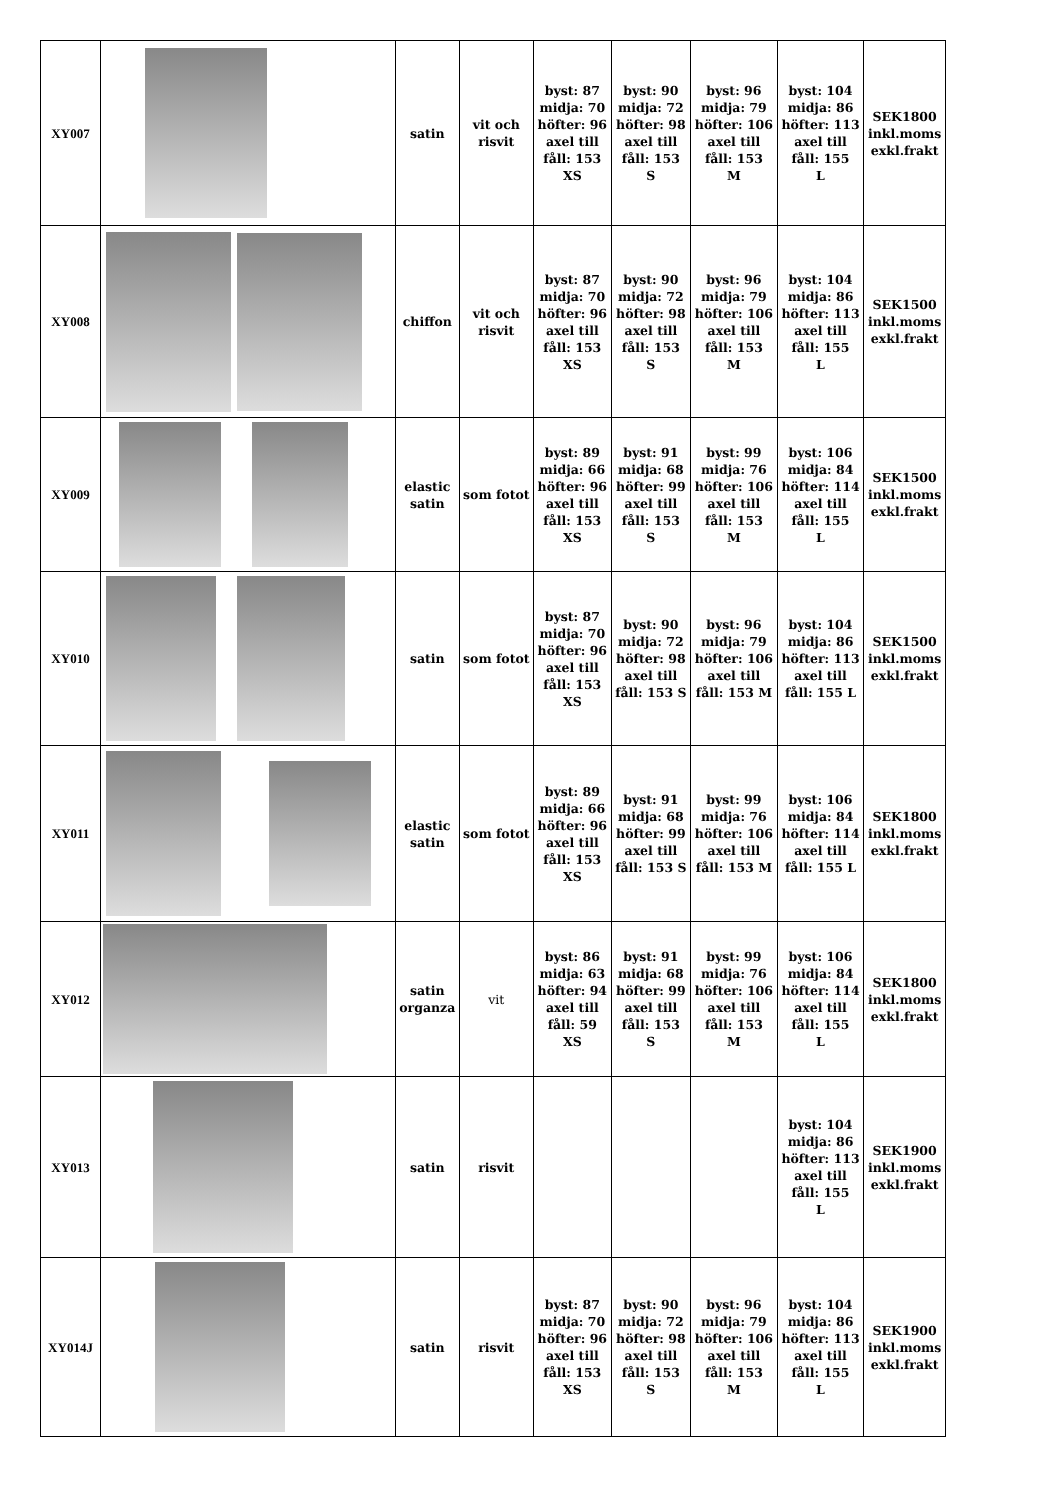| XY007 | | satin | vit och risvit | byst: 87 midja: 70 höfter: 96 axel till fåll: 153 XS | byst: 90 midja: 72 höfter: 98 axel till fåll: 153 S | byst: 96 midja: 79 höfter: 106 axel till fåll: 153 M | byst: 104 midja: 86 höfter: 113 axel till fåll: 155 L | SEK1800 inkl.moms exkl.frakt |
| XY008 | | chiffon | vit och risvit | byst: 87 midja: 70 höfter: 96 axel till fåll: 153 XS | byst: 90 midja: 72 höfter: 98 axel till fåll: 153 S | byst: 96 midja: 79 höfter: 106 axel till fåll: 153 M | byst: 104 midja: 86 höfter: 113 axel till fåll: 155 L | SEK1500 inkl.moms exkl.frakt |
| XY009 | | elastic satin | som fotot | byst: 89 midja: 66 höfter: 96 axel till fåll: 153 XS | byst: 91 midja: 68 höfter: 99 axel till fåll: 153 S | byst: 99 midja: 76 höfter: 106 axel till fåll: 153 M | byst: 106 midja: 84 höfter: 114 axel till fåll: 155 L | SEK1500 inkl.moms exkl.frakt |
| XY010 | | satin | som fotot | byst: 87 midja: 70 höfter: 96 axel till fåll: 153 XS | byst: 90 midja: 72 höfter: 98 axel till fåll: 153 S | byst: 96 midja: 79 höfter: 106 axel till fåll: 153 M | byst: 104 midja: 86 höfter: 113 axel till fåll: 155 L | SEK1500 inkl.moms exkl.frakt |
| XY011 | | elastic satin | som fotot | byst: 89 midja: 66 höfter: 96 axel till fåll: 153 XS | byst: 91 midja: 68 höfter: 99 axel till fåll: 153 S | byst: 99 midja: 76 höfter: 106 axel till fåll: 153 M | byst: 106 midja: 84 höfter: 114 axel till fåll: 155 L | SEK1800 inkl.moms exkl.frakt |
| XY012 | | satin organza | vit | byst: 86 midja: 63 höfter: 94 axel till fåll: 59 XS | byst: 91 midja: 68 höfter: 99 axel till fåll: 153 S | byst: 99 midja: 76 höfter: 106 axel till fåll: 153 M | byst: 106 midja: 84 höfter: 114 axel till fåll: 155 L | SEK1800 inkl.moms exkl.frakt |
| XY013 | | satin | risvit | | | | byst: 104 midja: 86 höfter: 113 axel till fåll: 155 L | SEK1900 inkl.moms exkl.frakt |
| XY014J | | satin | risvit | byst: 87 midja: 70 höfter: 96 axel till fåll: 153 XS | byst: 90 midja: 72 höfter: 98 axel till fåll: 153 S | byst: 96 midja: 79 höfter: 106 axel till fåll: 153 M | byst: 104 midja: 86 höfter: 113 axel till fåll: 155 L | SEK1900 inkl.moms exkl.frakt |